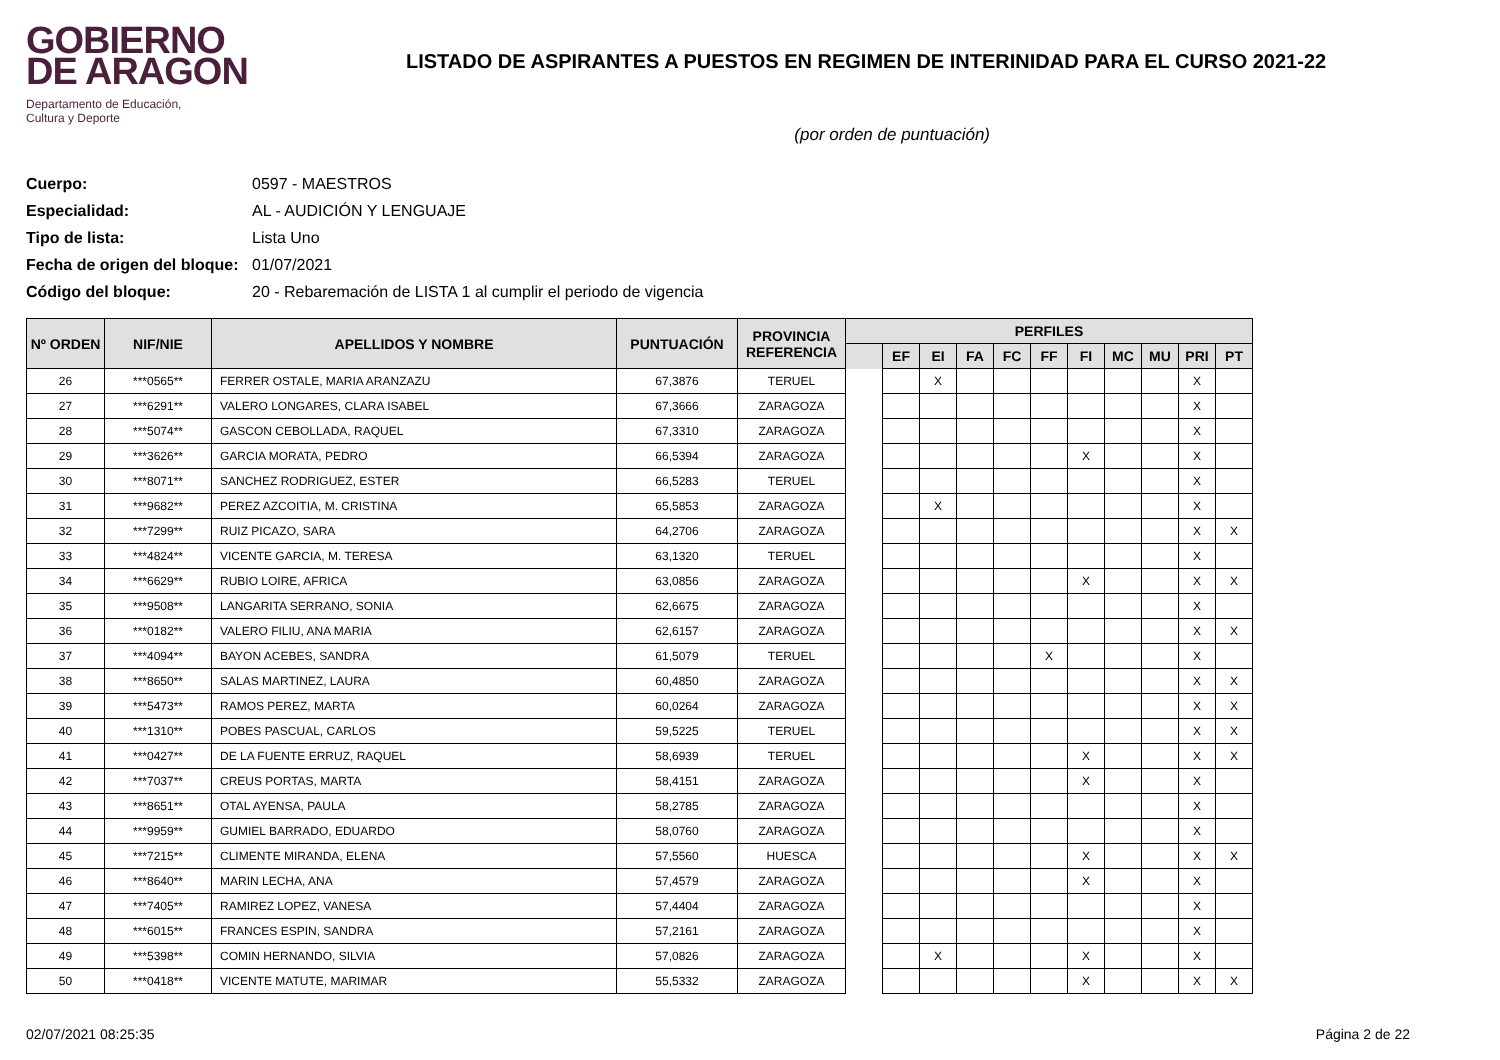GOBIERNO
DE ARAGON
Departamento de Educación,
Cultura y Deporte
LISTADO DE ASPIRANTES A PUESTOS EN REGIMEN DE INTERINIDAD PARA EL CURSO 2021-22
(por orden de puntuación)
Cuerpo: 0597 - MAESTROS
Especialidad: AL - AUDICIÓN Y LENGUAJE
Tipo de lista: Lista Uno
Fecha de origen del bloque: 01/07/2021
Código del bloque: 20 - Rebaremación de LISTA 1 al cumplir el periodo de vigencia
| Nº ORDEN | NIF/NIE | APELLIDOS Y NOMBRE | PUNTUACIÓN | PROVINCIA REFERENCIA | PERFILES | | | | | | | | | | |
| --- | --- | --- | --- | --- | --- | --- | --- | --- | --- | --- | --- | --- | --- | --- | --- |
| | | | | | | EF | EI | FA | FC | FF | FI | MC | MU | PRI | PT |
| 26 | ***0565** | FERRER OSTALE, MARIA ARANZAZU | 67,3876 | TERUEL | | | X | | | | | | | X | |
| 27 | ***6291** | VALERO LONGARES, CLARA ISABEL | 67,3666 | ZARAGOZA | | | | | | | | | | X | |
| 28 | ***5074** | GASCON CEBOLLADA, RAQUEL | 67,3310 | ZARAGOZA | | | | | | | | | | X | |
| 29 | ***3626** | GARCIA MORATA, PEDRO | 66,5394 | ZARAGOZA | | | | | | | X | | | X | |
| 30 | ***8071** | SANCHEZ RODRIGUEZ, ESTER | 66,5283 | TERUEL | | | | | | | | | | X | |
| 31 | ***9682** | PEREZ AZCOITIA, M. CRISTINA | 65,5853 | ZARAGOZA | | | X | | | | | | | X | |
| 32 | ***7299** | RUIZ PICAZO, SARA | 64,2706 | ZARAGOZA | | | | | | | | | | X | X |
| 33 | ***4824** | VICENTE GARCIA, M. TERESA | 63,1320 | TERUEL | | | | | | | | | | X | |
| 34 | ***6629** | RUBIO LOIRE, AFRICA | 63,0856 | ZARAGOZA | | | | | | | X | | | X | X |
| 35 | ***9508** | LANGARITA SERRANO, SONIA | 62,6675 | ZARAGOZA | | | | | | | | | | X | |
| 36 | ***0182** | VALERO FILIU, ANA MARIA | 62,6157 | ZARAGOZA | | | | | | | | | | X | X |
| 37 | ***4094** | BAYON ACEBES, SANDRA | 61,5079 | TERUEL | | | | | | X | | | | X | |
| 38 | ***8650** | SALAS MARTINEZ, LAURA | 60,4850 | ZARAGOZA | | | | | | | | | | X | X |
| 39 | ***5473** | RAMOS PEREZ, MARTA | 60,0264 | ZARAGOZA | | | | | | | | | | X | X |
| 40 | ***1310** | POBES PASCUAL, CARLOS | 59,5225 | TERUEL | | | | | | | | | | X | X |
| 41 | ***0427** | DE LA FUENTE ERRUZ, RAQUEL | 58,6939 | TERUEL | | | | | | | X | | | X | X |
| 42 | ***7037** | CREUS PORTAS, MARTA | 58,4151 | ZARAGOZA | | | | | | | X | | | X | |
| 43 | ***8651** | OTAL AYENSA, PAULA | 58,2785 | ZARAGOZA | | | | | | | | | | X | |
| 44 | ***9959** | GUMIEL BARRADO, EDUARDO | 58,0760 | ZARAGOZA | | | | | | | | | | X | |
| 45 | ***7215** | CLIMENTE MIRANDA, ELENA | 57,5560 | HUESCA | | | | | | | X | | | X | X |
| 46 | ***8640** | MARIN LECHA, ANA | 57,4579 | ZARAGOZA | | | | | | | X | | | X | |
| 47 | ***7405** | RAMIREZ LOPEZ, VANESA | 57,4404 | ZARAGOZA | | | | | | | | | | X | |
| 48 | ***6015** | FRANCES ESPIN, SANDRA | 57,2161 | ZARAGOZA | | | | | | | | | | X | |
| 49 | ***5398** | COMIN HERNANDO, SILVIA | 57,0826 | ZARAGOZA | | | X | | | | X | | | X | |
| 50 | ***0418** | VICENTE MATUTE, MARIMAR | 55,5332 | ZARAGOZA | | | | | | | X | | | X | X |
02/07/2021 08:25:35 Página 2 de 22